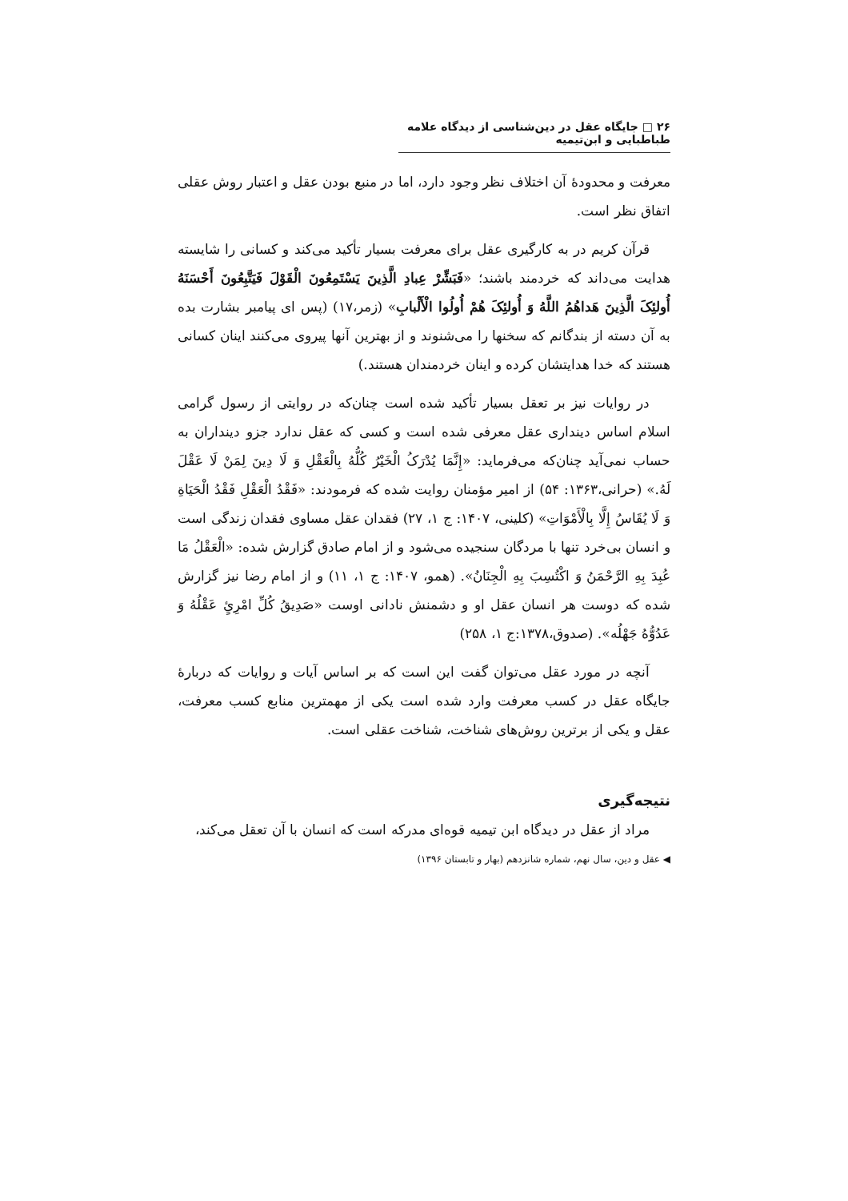۲۶ □ جایگاه عقل در دین‌شناسی از دیدگاه علامه طباطبایی و ابن‌تیمیه
معرفت و محدودهٔ آن اختلاف نظر وجود دارد، اما در منبع بودن عقل و اعتبار روش عقلی اتفاق نظر است.
قرآن کریم در به کارگیری عقل برای معرفت بسیار تأکید می‌کند و کسانی را شایسته هدایت می‌داند که خردمند باشند؛ «فَبَشِّرْ عِبادِ الَّذِینَ یَسْتَمِعُونَ الْقَوْلَ فَیَتَّبِعُونَ أَحْسَنَهُ أُولئِکَ الَّذِینَ هَداهُمُ اللَّهُ وَ أُولئِکَ هُمْ أُولُوا الْأَلْبابِ» (زمر،۱۷) (پس ای پیامبر بشارت بده به آن دسته از بندگانم که سخنها را می‌شنوند و از بهترین آنها پیروی می‌کنند اینان کسانی هستند که خدا هدایتشان کرده و اینان خردمندان هستند.)
در روایات نیز بر تعقل بسیار تأکید شده است چنان‌که در روایتی از رسول گرامی اسلام اساس دینداری عقل معرفی شده است و کسی که عقل ندارد جزو دینداران به حساب نمی‌آید چنان‌که می‌فرماید: «إِنَّمَا یُدْرَکُ الْخَیْرُ کُلُّهُ بِالْعَقْلِ وَ لَا دِینَ لِمَنْ لَا عَقْلَ لَهُ.» (حرانی،۱۳۶۳: ۵۴) از امیر مؤمنان روایت شده که فرمودند: «فَقْدُ الْعَقْلِ فَقْدُ الْحَیَاةِ وَ لَا یُقَاسُ إِلَّا بِالْأَمْوَاتِ» (کلینی، ۱۴۰۷: ج ۱، ۲۷) فقدان عقل مساوی فقدان زندگی است و انسان بی‌خرد تنها با مردگان سنجیده می‌شود و از امام صادق گزارش شده: «الْعَقْلُ مَا عُبِدَ بِهِ الرَّحْمَنُ وَ اکْتُسِبَ بِهِ الْجِنَانُ». (همو، ۱۴۰۷: ج ۱، ۱۱) و از امام رضا نیز گزارش شده که دوست هر انسان عقل او و دشمنش نادانی اوست «صَدِیقُ کُلِّ امْرِئٍ عَقْلُهُ وَ عَدُوُّهُ جَهْلُه». (صدوق،۱۳۷۸:ج ۱، ۲۵۸)
آنچه در مورد عقل می‌توان گفت این است که بر اساس آیات و روایات که دربارهٔ جایگاه عقل در کسب معرفت وارد شده است یکی از مهمترین منابع کسب معرفت، عقل و یکی از برترین روش‌های شناخت، شناخت عقلی است.
نتیجه‌گیری
مراد از عقل در دیدگاه ابن تیمیه قوه‌ای مدرکه است که انسان با آن تعقل می‌کند،
◀ عقل و دین، سال نهم، شماره شانزدهم (بهار و تابستان ۱۳۹۶)